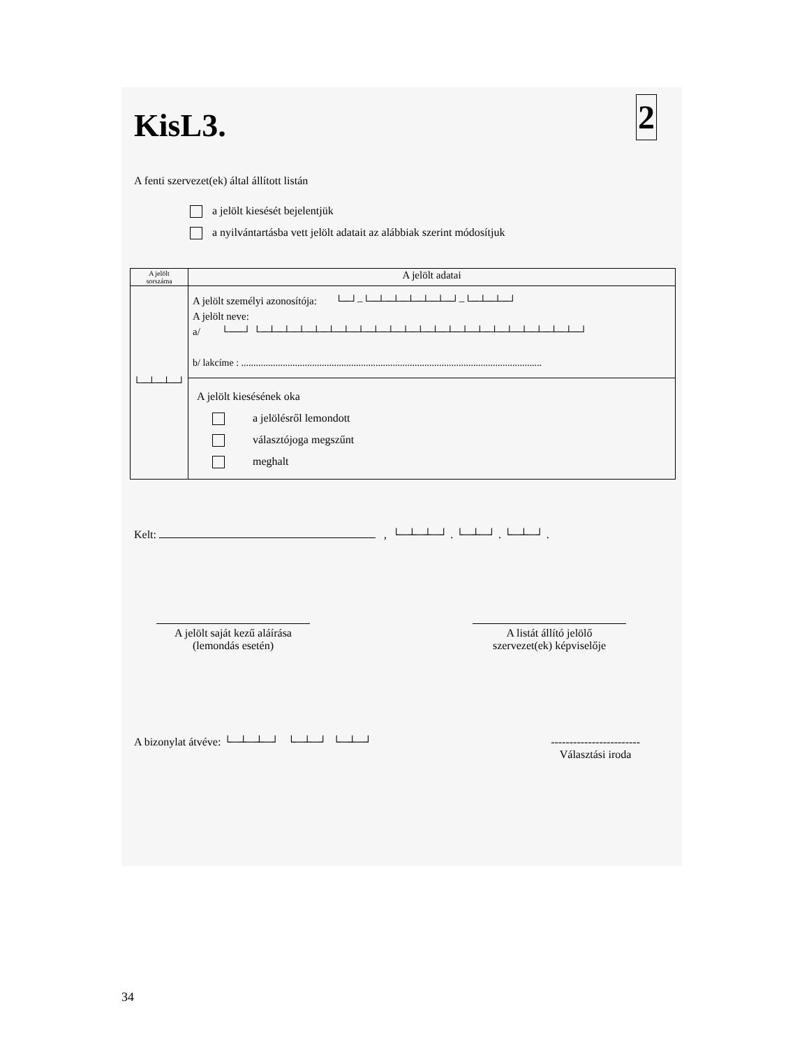2
KisL3.
A fenti szervezet(ek) által állított listán
a jelölt kiesését bejelentjük
a nyilvántartásba vett jelölt adatait az alábbiak szerint módosítjuk
| A jelölt sorszáma | A jelölt adatai |
| --- | --- |
| └─┴─┴─┘ | A jelölt személyi azonosítója: └─┘–└─┴─┴─┴─┴─┴─┘–└─┴─┴─┘ A jelölt neve: a/ └──┘ └─┴─┴─┴─┴─┴─┴─┴─┴─┴─┴─┴─┴─┴─┴─┴─┴─┴─┴─┴─┴─┴─┘ b/ lakcíme : ........................................................................................................................... |
| | A jelölt kiesésének oka a jelölésről lemondott választójoga megszűnt meghalt |
Kelt: , └─┴─┴─┘ . └─┴─┘ . └─┴─┘ .
A jelölt saját kezű aláírása
(lemondás esetén)
A listát állító jelölő
szervezet(ek) képviselője
A bizonylat átvéve: └─┴─┴─┘ └─┴─┘ └─┴─┘
------------------------
Választási iroda
34